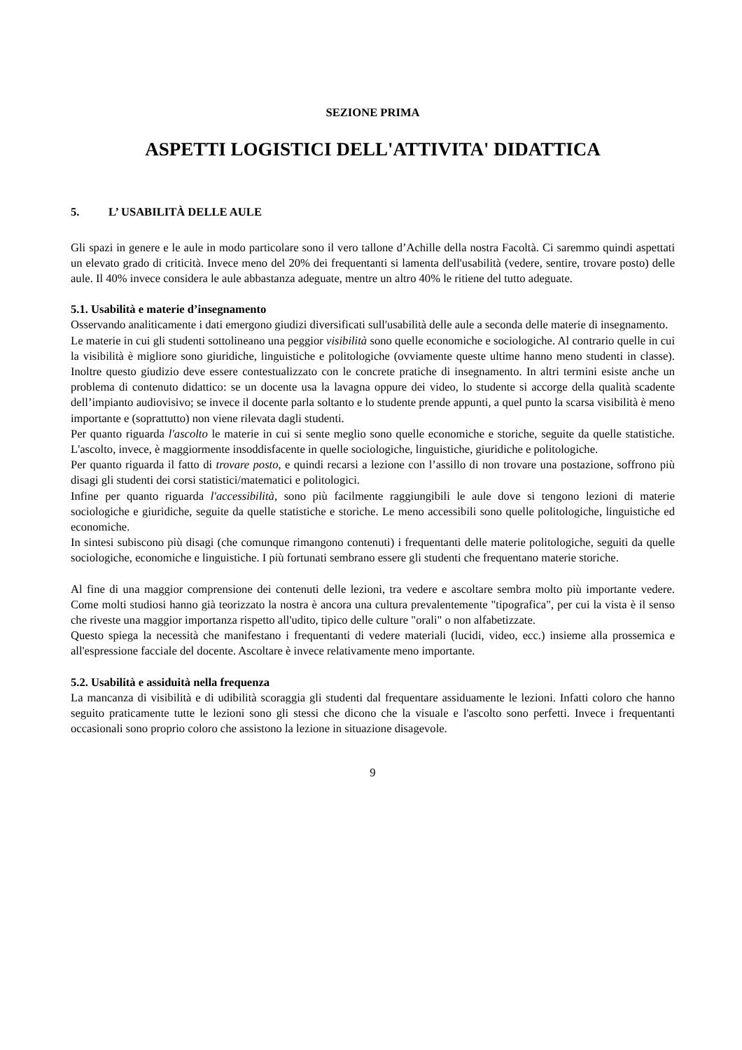SEZIONE PRIMA
ASPETTI LOGISTICI DELL'ATTIVITA' DIDATTICA
5. L’ USABILITÀ DELLE AULE
Gli spazi in genere e le aule in modo particolare sono il vero tallone d’Achille della nostra Facoltà. Ci saremmo quindi aspettati un elevato grado di criticità. Invece meno del 20% dei frequentanti si lamenta dell'usabilità (vedere, sentire, trovare posto) delle aule. Il 40% invece considera le aule abbastanza adeguate, mentre un altro 40% le ritiene del tutto adeguate.
5.1. Usabilità e materie d’insegnamento
Osservando analiticamente i dati emergono giudizi diversificati sull'usabilità delle aule a seconda delle materie di insegnamento.
Le materie in cui gli studenti sottolineano una peggior visibilità sono quelle economiche e sociologiche. Al contrario quelle in cui la visibilità è migliore sono giuridiche, linguistiche e politologiche (ovviamente queste ultime hanno meno studenti in classe). Inoltre questo giudizio deve essere contestualizzato con le concrete pratiche di insegnamento. In altri termini esiste anche un problema di contenuto didattico: se un docente usa la lavagna oppure dei video, lo studente si accorge della qualità scadente dell’impianto audiovisivo; se invece il docente parla soltanto e lo studente prende appunti, a quel punto la scarsa visibilità è meno importante e (soprattutto) non viene rilevata dagli studenti.
Per quanto riguarda l'ascolto le materie in cui si sente meglio sono quelle economiche e storiche, seguite da quelle statistiche. L'ascolto, invece, è maggiormente insoddisfacente in quelle sociologiche, linguistiche, giuridiche e politologiche.
Per quanto riguarda il fatto di trovare posto, e quindi recarsi a lezione con l’assillo di non trovare una postazione, soffrono più disagi gli studenti dei corsi statistici/matematici e politologici.
Infine per quanto riguarda l'accessibilità, sono più facilmente raggiungibili le aule dove si tengono lezioni di materie sociologiche e giuridiche, seguite da quelle statistiche e storiche. Le meno accessibili sono quelle politologiche, linguistiche ed economiche.
In sintesi subiscono più disagi (che comunque rimangono contenuti) i frequentanti delle materie politologiche, seguiti da quelle sociologiche, economiche e linguistiche. I più fortunati sembrano essere gli studenti che frequentano materie storiche.
Al fine di una maggior comprensione dei contenuti delle lezioni, tra vedere e ascoltare sembra molto più importante vedere. Come molti studiosi hanno già teorizzato la nostra è ancora una cultura prevalentemente "tipografica", per cui la vista è il senso che riveste una maggior importanza rispetto all'udito, tipico delle culture "orali" o non alfabetizzate.
Questo spiega la necessità che manifestano i frequentanti di vedere materiali (lucidi, video, ecc.) insieme alla prossemica e all'espressione facciale del docente. Ascoltare è invece relativamente meno importante.
5.2. Usabilità e assiduità nella frequenza
La mancanza di visibilità e di udibilità scoraggia gli studenti dal frequentare assiduamente le lezioni. Infatti coloro che hanno seguito praticamente tutte le lezioni sono gli stessi che dicono che la visuale e l'ascolto sono perfetti. Invece i frequentanti occasionali sono proprio coloro che assistono la lezione in situazione disagevole.
9